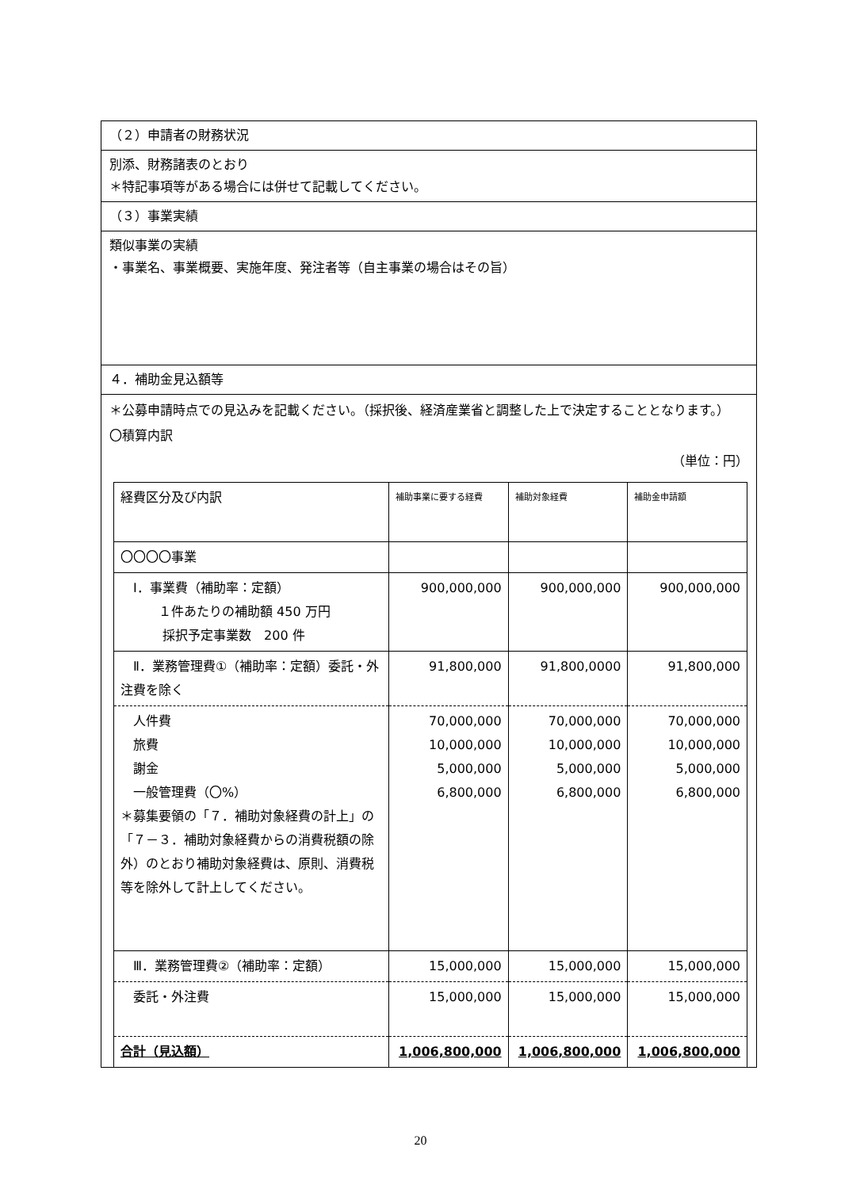（２）申請者の財務状況
別添、財務諸表のとおり
＊特記事項等がある場合には併せて記載してください。
（３）事業実績
類似事業の実績
・事業名、事業概要、実施年度、発注者等（自主事業の場合はその旨）
４．補助金見込額等
＊公募申請時点での見込みを記載ください。（採択後、経済産業省と調整した上で決定することとなります。）
〇積算内訳
（単位：円）
| 経費区分及び内訳 | 補助事業に要する経費 | 補助対象経費 | 補助金申請額 |
| --- | --- | --- | --- |
| 〇〇〇〇事業 | | | |
| Ⅰ．事業費（補助率：定額） １件あたりの補助額 450 万円 採択予定事業数 200 件 | 900,000,000 | 900,000,000 | 900,000,000 |
| Ⅱ．業務管理費①（補助率：定額）委託・外注費を除く | 91,800,000 | 91,800,0000 | 91,800,000 |
| 人件費 旅費 謝金 一般管理費（〇%） ＊募集要領の「７．補助対象経費の計上」の「７－３．補助対象経費からの消費税額の除外）のとおり補助対象経費は、原則、消費税等を除外して計上してください。 | 70,000,000 10,000,000 5,000,000 6,800,000 | 70,000,000 10,000,000 5,000,000 6,800,000 | 70,000,000 10,000,000 5,000,000 6,800,000 |
| Ⅲ．業務管理費②（補助率：定額） | 15,000,000 | 15,000,000 | 15,000,000 |
| 委託・外注費 | 15,000,000 | 15,000,000 | 15,000,000 |
| 合計（見込額） | 1,006,800,000 | 1,006,800,000 | 1,006,800,000 |
20